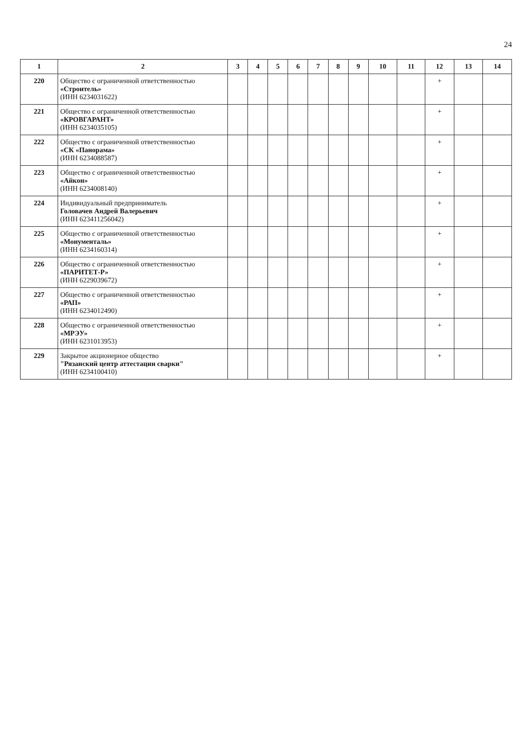24
| 1 | 2 | 3 | 4 | 5 | 6 | 7 | 8 | 9 | 10 | 11 | 12 | 13 | 14 |
| --- | --- | --- | --- | --- | --- | --- | --- | --- | --- | --- | --- | --- | --- |
| 220 | Общество с ограниченной ответственностью «Строитель» (ИНН 6234031622) | | | | | | | | | | + | | |
| 221 | Общество с ограниченной ответственностью «КРОВГАРАНТ» (ИНН 6234035105) | | | | | | | | | | + | | |
| 222 | Общество с ограниченной ответственностью «СК «Панорама» (ИНН 6234088587) | | | | | | | | | | + | | |
| 223 | Общество с ограниченной ответственностью «Айкон» (ИНН 6234008140) | | | | | | | | | | + | | |
| 224 | Индивидуальный предприниматель Головачев Андрей Валерьевич (ИНН 623411256042) | | | | | | | | | | + | | |
| 225 | Общество с ограниченной ответственностью «Монументаль» (ИНН 6234160314) | | | | | | | | | | + | | |
| 226 | Общество с ограниченной ответственностью «ПАРИТЕТ-Р» (ИНН 6229039672) | | | | | | | | | | + | | |
| 227 | Общество с ограниченной ответственностью «РАП» (ИНН 6234012490) | | | | | | | | | | + | | |
| 228 | Общество с ограниченной ответственностью «МРЭУ» (ИНН 6231013953) | | | | | | | | | | + | | |
| 229 | Закрытое акционерное общество "Рязанский центр аттестации сварки" (ИНН 6234100410) | | | | | | | | | | + | | |